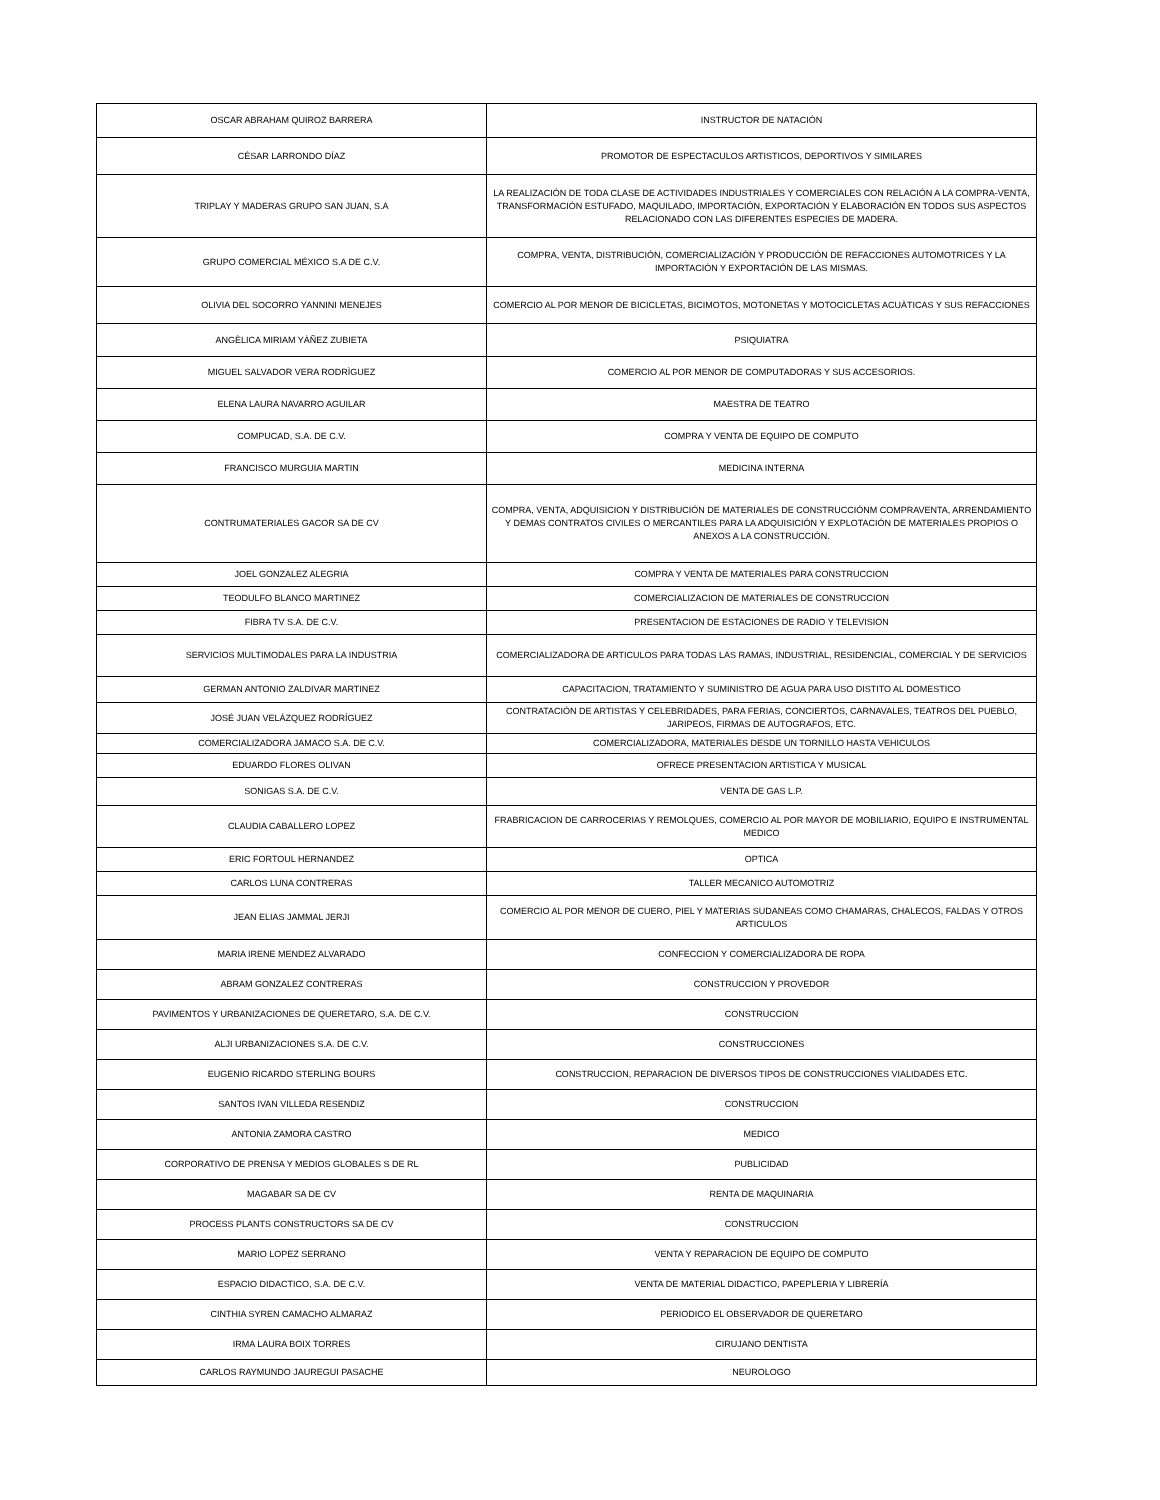| OSCAR ABRAHAM QUIROZ BARRERA | INSTRUCTOR DE NATACIÓN |
| CÉSAR LARRONDO DÍAZ | PROMOTOR DE ESPECTACULOS ARTISTICOS, DEPORTIVOS Y SIMILARES |
| TRIPLAY Y MADERAS GRUPO SAN JUAN, S.A | LA REALIZACIÓN DE TODA CLASE DE ACTIVIDADES INDUSTRIALES Y COMERCIALES CON RELACIÓN A LA COMPRA-VENTA, TRANSFORMACIÓN ESTUFADO, MAQUILADO, IMPORTACIÓN, EXPORTACIÓN Y ELABORACIÓN EN TODOS SUS ASPECTOS RELACIONADO CON LAS DIFERENTES ESPECIES DE MADERA. |
| GRUPO COMERCIAL MÉXICO S.A DE C.V. | COMPRA, VENTA, DISTRIBUCIÓN, COMERCIALIZACIÓN Y PRODUCCIÓN DE REFACCIONES AUTOMOTRICES Y LA IMPORTACIÓN Y EXPORTACIÓN DE LAS MISMAS. |
| OLIVIA DEL SOCORRO YANNINI MENEJES | COMERCIO AL POR MENOR DE BICICLETAS, BICIMOTOS, MOTONETAS Y MOTOCICLETAS ACUÀTICAS Y SUS REFACCIONES |
| ANGÈLICA MIRIAM YÀÑEZ ZUBIETA | PSIQUIATRA |
| MIGUEL SALVADOR VERA RODRÌGUEZ | COMERCIO AL POR MENOR DE COMPUTADORAS Y SUS ACCESORIOS. |
| ELENA LAURA NAVARRO AGUILAR | MAESTRA DE TEATRO |
| COMPUCAD, S.A. DE C.V. | COMPRA Y VENTA DE EQUIPO DE COMPUTO |
| FRANCISCO MURGUIA MARTIN | MEDICINA INTERNA |
| CONTRUMATERIALES GACOR SA DE CV | COMPRA, VENTA, ADQUISICION Y DISTRIBUCIÓN DE MATERIALES DE CONSTRUCCIÓNM COMPRAVENTA, ARRENDAMIENTO Y DEMAS CONTRATOS CIVILES O MERCANTILES PARA LA ADQUISICIÓN Y EXPLOTACIÓN DE MATERIALES PROPIOS O ANEXOS A LA CONSTRUCCIÓN. |
| JOEL GONZALEZ ALEGRIA | COMPRA Y VENTA DE MATERIALES PARA CONSTRUCCION |
| TEODULFO BLANCO MARTINEZ | COMERCIALIZACION DE MATERIALES DE CONSTRUCCION |
| FIBRA TV S.A. DE C.V. | PRESENTACION DE ESTACIONES DE RADIO Y TELEVISION |
| SERVICIOS MULTIMODALES PARA LA INDUSTRIA | COMERCIALIZADORA DE ARTICULOS PARA TODAS LAS RAMAS, INDUSTRIAL, RESIDENCIAL, COMERCIAL Y DE SERVICIOS |
| GERMAN ANTONIO ZALDIVAR MARTINEZ | CAPACITACION, TRATAMIENTO Y SUMINISTRO DE AGUA PARA USO DISTITO AL DOMESTICO |
| JOSÉ JUAN VELÁZQUEZ RODRÍGUEZ | CONTRATACIÓN DE ARTISTAS Y CELEBRIDADES, PARA FERIAS, CONCIERTOS, CARNAVALES, TEATROS DEL PUEBLO, JARIPEOS, FIRMAS DE AUTOGRAFOS, ETC. |
| COMERCIALIZADORA JAMACO S.A. DE C.V. | COMERCIALIZADORA, MATERIALES DESDE UN TORNILLO HASTA VEHICULOS |
| EDUARDO FLORES OLIVAN | OFRECE PRESENTACION ARTISTICA Y MUSICAL |
| SONIGAS S.A. DE C.V. | VENTA DE GAS L.P. |
| CLAUDIA CABALLERO LOPEZ | FRABRICACION DE CARROCERIAS Y REMOLQUES, COMERCIO AL POR MAYOR DE MOBILIARIO, EQUIPO E INSTRUMENTAL MEDICO |
| ERIC FORTOUL HERNANDEZ | OPTICA |
| CARLOS LUNA CONTRERAS | TALLER MECANICO AUTOMOTRIZ |
| JEAN ELIAS JAMMAL JERJI | COMERCIO AL POR MENOR DE CUERO, PIEL Y MATERIAS SUDANEAS COMO CHAMARAS, CHALECOS, FALDAS Y OTROS ARTICULOS |
| MARIA IRENE MENDEZ ALVARADO | CONFECCION Y COMERCIALIZADORA DE ROPA |
| ABRAM GONZALEZ CONTRERAS | CONSTRUCCION Y PROVEDOR |
| PAVIMENTOS Y URBANIZACIONES DE QUERETARO, S.A. DE C.V. | CONSTRUCCION |
| ALJI URBANIZACIONES S.A. DE C.V. | CONSTRUCCIONES |
| EUGENIO RICARDO STERLING BOURS | CONSTRUCCION, REPARACION DE DIVERSOS TIPOS DE CONSTRUCCIONES VIALIDADES ETC. |
| SANTOS IVAN VILLEDA RESENDIZ | CONSTRUCCION |
| ANTONIA ZAMORA CASTRO | MEDICO |
| CORPORATIVO DE PRENSA Y MEDIOS GLOBALES S DE RL | PUBLICIDAD |
| MAGABAR SA DE CV | RENTA DE MAQUINARIA |
| PROCESS PLANTS CONSTRUCTORS SA DE CV | CONSTRUCCION |
| MARIO LOPEZ SERRANO | VENTA Y REPARACION DE EQUIPO DE COMPUTO |
| ESPACIO DIDACTICO, S.A. DE C.V. | VENTA DE MATERIAL DIDACTICO, PAPEPLERIA Y LIBRERÍA |
| CINTHIA SYREN CAMACHO ALMARAZ | PERIODICO EL OBSERVADOR DE QUERETARO |
| IRMA LAURA BOIX TORRES | CIRUJANO DENTISTA |
| CARLOS RAYMUNDO JAUREGUI PASACHE | NEUROLOGO |